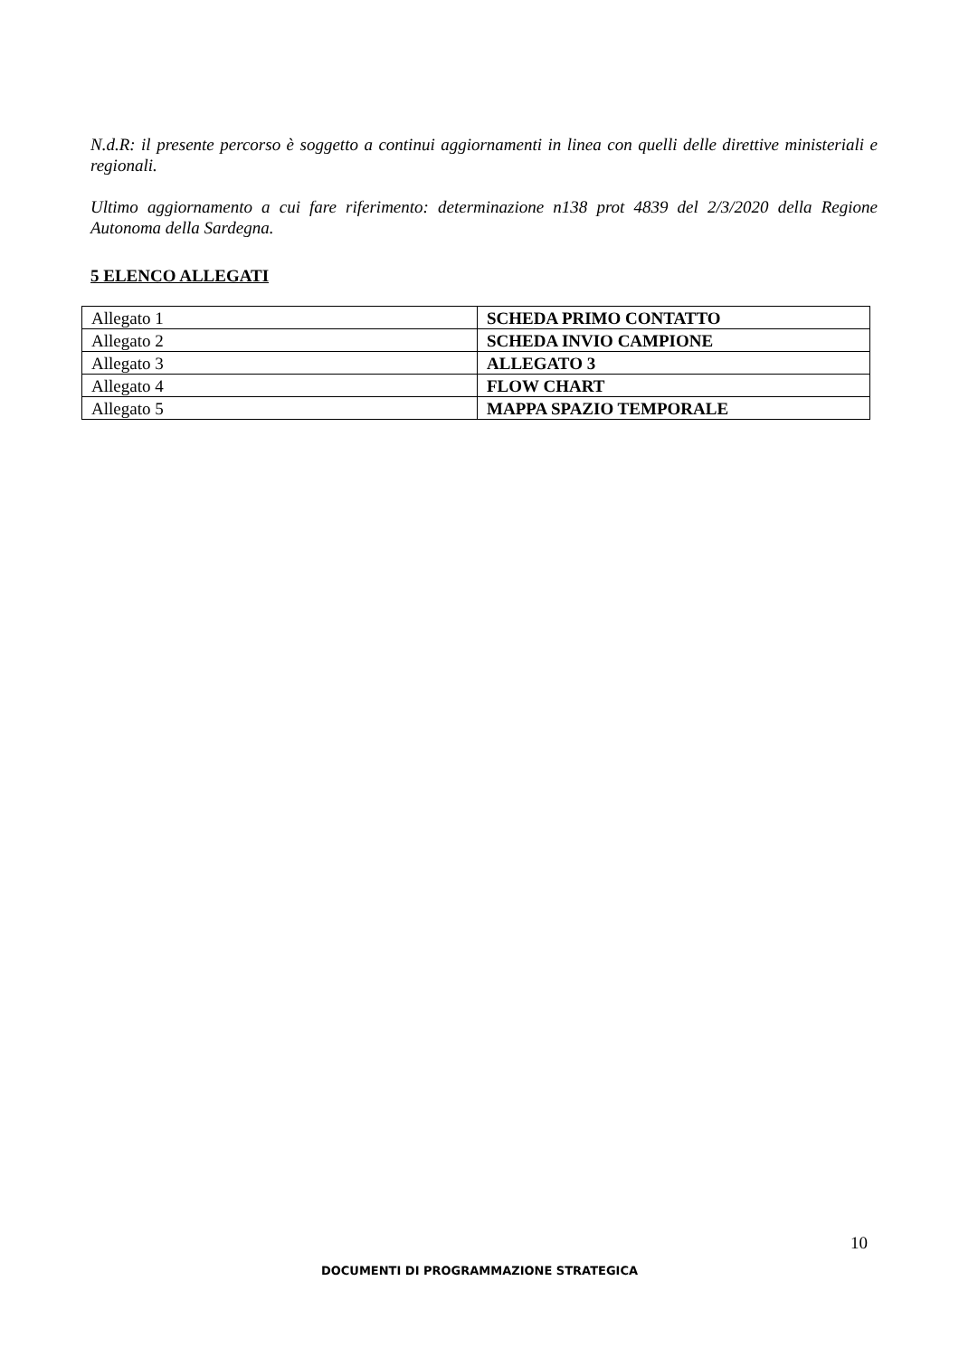N.d.R: il presente percorso è soggetto a continui aggiornamenti in linea con quelli delle direttive ministeriali e regionali.
Ultimo aggiornamento a cui fare riferimento: determinazione n138 prot 4839 del 2/3/2020 della Regione Autonoma della Sardegna.
5 ELENCO ALLEGATI
| Allegato 1 | SCHEDA PRIMO CONTATTO |
| Allegato 2 | SCHEDA INVIO CAMPIONE |
| Allegato 3 | ALLEGATO 3 |
| Allegato 4 | FLOW CHART |
| Allegato 5 | MAPPA SPAZIO TEMPORALE |
10
DOCUMENTI DI PROGRAMMAZIONE STRATEGICA